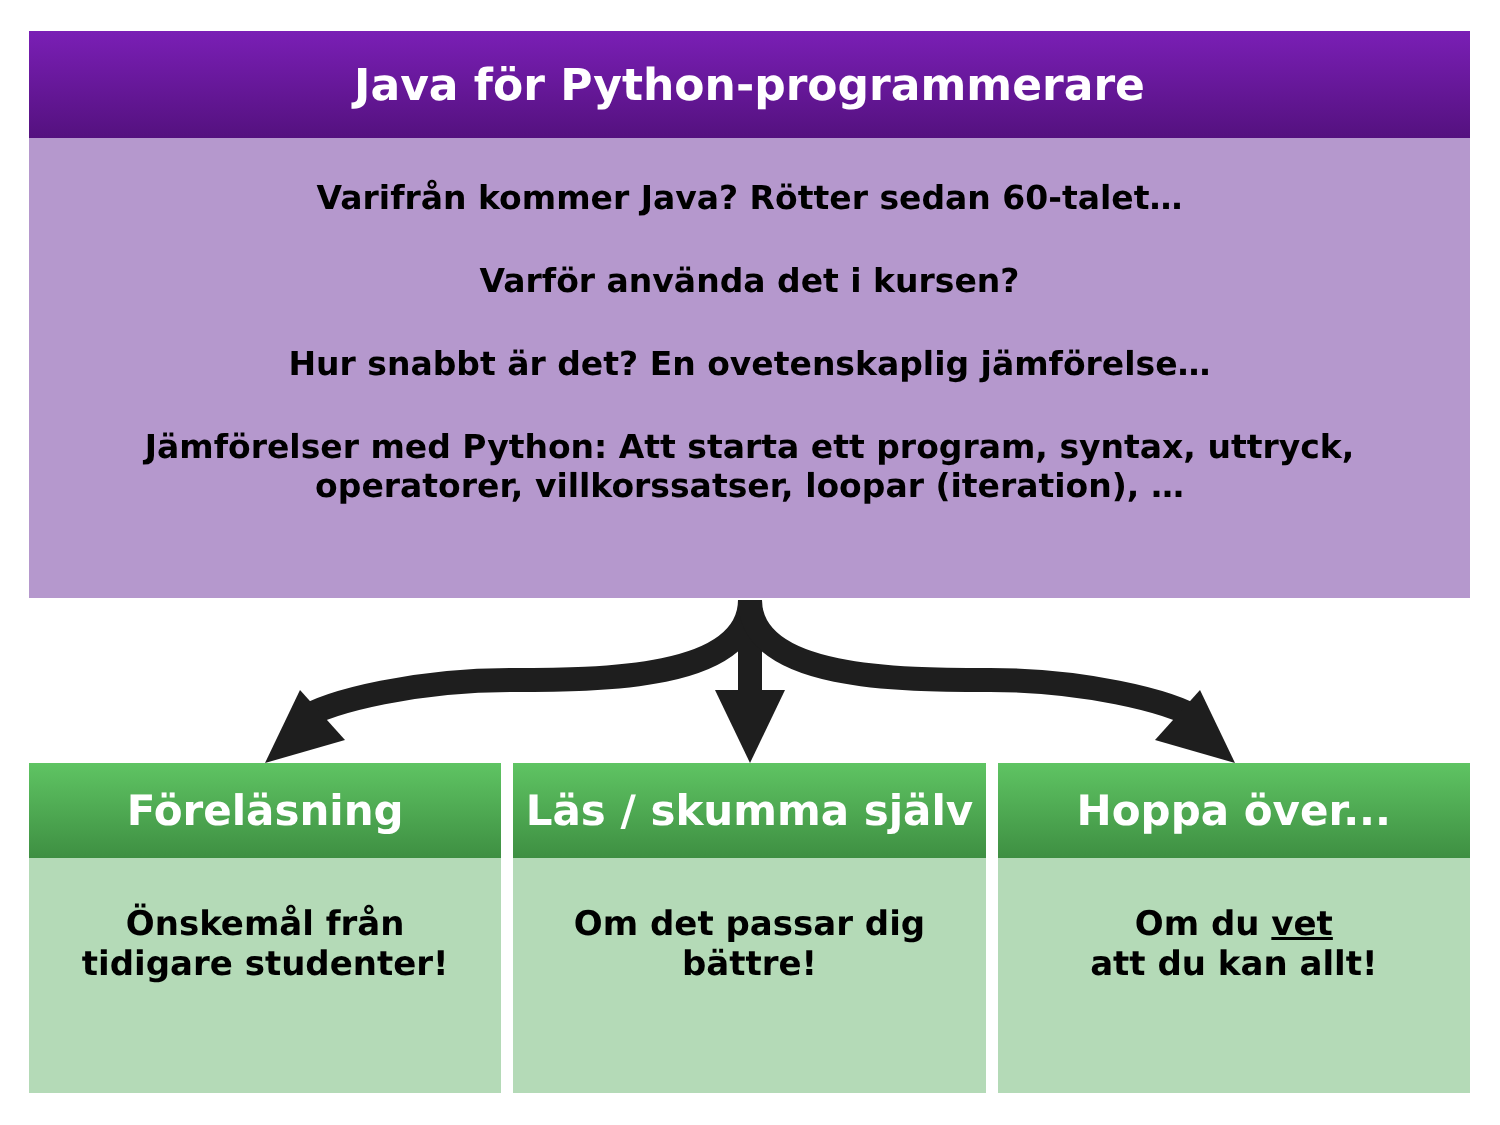Java för Python-programmerare
Varifrån kommer Java? Rötter sedan 60-talet…
Varför använda det i kursen?
Hur snabbt är det? En ovetenskaplig jämförelse…
Jämförelser med Python: Att starta ett program, syntax, uttryck,
operatorer, villkorssatser, loopar (iteration), …
Föreläsning
Önskemål från
tidigare studenter!
Läs / skumma själv
Om det passar dig
bättre!
Hoppa över...
Om du vet
att du kan allt!